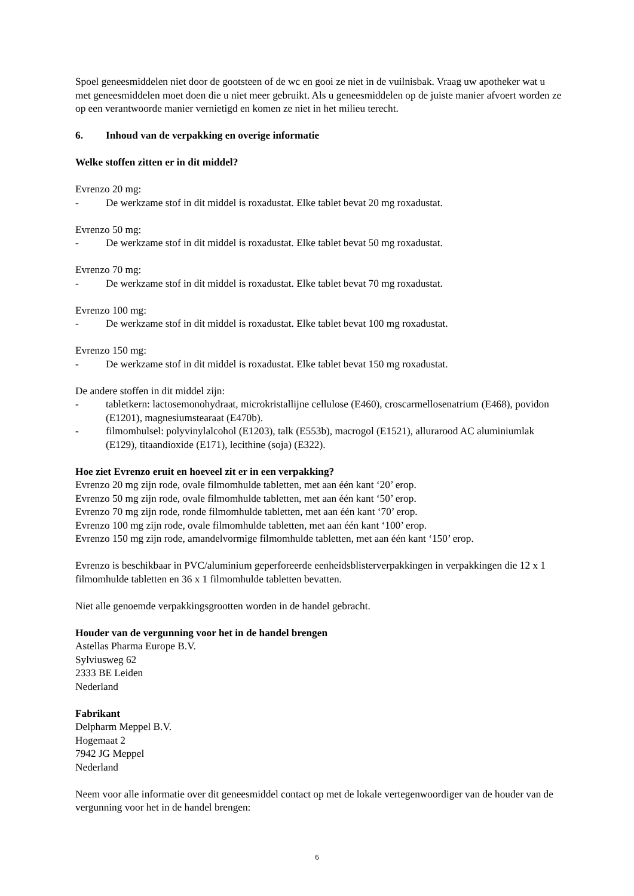Spoel geneesmiddelen niet door de gootsteen of de wc en gooi ze niet in de vuilnisbak. Vraag uw apotheker wat u met geneesmiddelen moet doen die u niet meer gebruikt. Als u geneesmiddelen op de juiste manier afvoert worden ze op een verantwoorde manier vernietigd en komen ze niet in het milieu terecht.
6. Inhoud van de verpakking en overige informatie
Welke stoffen zitten er in dit middel?
Evrenzo 20 mg:
- De werkzame stof in dit middel is roxadustat. Elke tablet bevat 20 mg roxadustat.
Evrenzo 50 mg:
- De werkzame stof in dit middel is roxadustat. Elke tablet bevat 50 mg roxadustat.
Evrenzo 70 mg:
- De werkzame stof in dit middel is roxadustat. Elke tablet bevat 70 mg roxadustat.
Evrenzo 100 mg:
- De werkzame stof in dit middel is roxadustat. Elke tablet bevat 100 mg roxadustat.
Evrenzo 150 mg:
- De werkzame stof in dit middel is roxadustat. Elke tablet bevat 150 mg roxadustat.
De andere stoffen in dit middel zijn:
- tabletkern: lactosemonohydraat, microkristallijne cellulose (E460), croscarmellosenatrium (E468), povidon (E1201), magnesiumstearaat (E470b).
- filmomhulsel: polyvinylalcohol (E1203), talk (E553b), macrogol (E1521), allurarood AC aluminiumlak (E129), titaandioxide (E171), lecithine (soja) (E322).
Hoe ziet Evrenzo eruit en hoeveel zit er in een verpakking?
Evrenzo 20 mg zijn rode, ovale filmomhulde tabletten, met aan één kant ‘20’ erop.
Evrenzo 50 mg zijn rode, ovale filmomhulde tabletten, met aan één kant ‘50’ erop.
Evrenzo 70 mg zijn rode, ronde filmomhulde tabletten, met aan één kant ‘70’ erop.
Evrenzo 100 mg zijn rode, ovale filmomhulde tabletten, met aan één kant ‘100’ erop.
Evrenzo 150 mg zijn rode, amandelvormige filmomhulde tabletten, met aan één kant ‘150’ erop.
Evrenzo is beschikbaar in PVC/aluminium geperforeerde eenheidsblisterverpakkingen in verpakkingen die 12 x 1 filmomhulde tabletten en 36 x 1 filmomhulde tabletten bevatten.
Niet alle genoemde verpakkingsgrootten worden in de handel gebracht.
Houder van de vergunning voor het in de handel brengen
Astellas Pharma Europe B.V.
Sylviusweg 62
2333 BE Leiden
Nederland
Fabrikant
Delpharm Meppel B.V.
Hogemaat 2
7942 JG Meppel
Nederland
Neem voor alle informatie over dit geneesmiddel contact op met de lokale vertegenwoordiger van de houder van de vergunning voor het in de handel brengen:
6